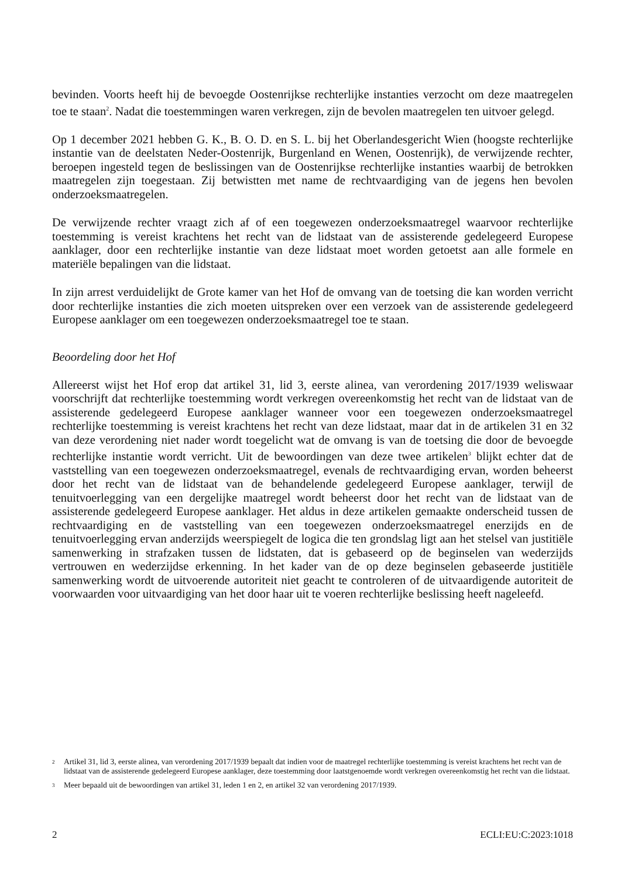bevinden. Voorts heeft hij de bevoegde Oostenrijkse rechterlijke instanties verzocht om deze maatregelen toe te staan<sup>2</sup>. Nadat die toestemmingen waren verkregen, zijn de bevolen maatregelen ten uitvoer gelegd.
Op 1 december 2021 hebben G. K., B. O. D. en S. L. bij het Oberlandesgericht Wien (hoogste rechterlijke instantie van de deelstaten Neder-Oostenrijk, Burgenland en Wenen, Oostenrijk), de verwijzende rechter, beroepen ingesteld tegen de beslissingen van de Oostenrijkse rechterlijke instanties waarbij de betrokken maatregelen zijn toegestaan. Zij betwistten met name de rechtvaardiging van de jegens hen bevolen onderzoeksmaatregelen.
De verwijzende rechter vraagt zich af of een toegewezen onderzoeksmaatregel waarvoor rechterlijke toestemming is vereist krachtens het recht van de lidstaat van de assisterende gedelegeerd Europese aanklager, door een rechterlijke instantie van deze lidstaat moet worden getoetst aan alle formele en materiële bepalingen van die lidstaat.
In zijn arrest verduidelijkt de Grote kamer van het Hof de omvang van de toetsing die kan worden verricht door rechterlijke instanties die zich moeten uitspreken over een verzoek van de assisterende gedelegeerd Europese aanklager om een toegewezen onderzoeksmaatregel toe te staan.
Beoordeling door het Hof
Allereerst wijst het Hof erop dat artikel 31, lid 3, eerste alinea, van verordening 2017/1939 weliswaar voorschrijft dat rechterlijke toestemming wordt verkregen overeenkomstig het recht van de lidstaat van de assisterende gedelegeerd Europese aanklager wanneer voor een toegewezen onderzoeksmaatregel rechterlijke toestemming is vereist krachtens het recht van deze lidstaat, maar dat in de artikelen 31 en 32 van deze verordening niet nader wordt toegelicht wat de omvang is van de toetsing die door de bevoegde rechterlijke instantie wordt verricht. Uit de bewoordingen van deze twee artikelen<sup>3</sup> blijkt echter dat de vaststelling van een toegewezen onderzoeksmaatregel, evenals de rechtvaardiging ervan, worden beheerst door het recht van de lidstaat van de behandelende gedelegeerd Europese aanklager, terwijl de tenuitvoerlegging van een dergelijke maatregel wordt beheerst door het recht van de lidstaat van de assisterende gedelegeerd Europese aanklager. Het aldus in deze artikelen gemaakte onderscheid tussen de rechtvaardiging en de vaststelling van een toegewezen onderzoeksmaatregel enerzijds en de tenuitvoerlegging ervan anderzijds weerspiegelt de logica die ten grondslag ligt aan het stelsel van justitiële samenwerking in strafzaken tussen de lidstaten, dat is gebaseerd op de beginselen van wederzijds vertrouwen en wederzijdse erkenning. In het kader van de op deze beginselen gebaseerde justitiële samenwerking wordt de uitvoerende autoriteit niet geacht te controleren of de uitvaardigende autoriteit de voorwaarden voor uitvaardiging van het door haar uit te voeren rechterlijke beslissing heeft nageleefd.
2 Artikel 31, lid 3, eerste alinea, van verordening 2017/1939 bepaalt dat indien voor de maatregel rechterlijke toestemming is vereist krachtens het recht van de lidstaat van de assisterende gedelegeerd Europese aanklager, deze toestemming door laatstgenoemde wordt verkregen overeenkomstig het recht van die lidstaat.
3 Meer bepaald uit de bewoordingen van artikel 31, leden 1 en 2, en artikel 32 van verordening 2017/1939.
2 ECLI:EU:C:2023:1018